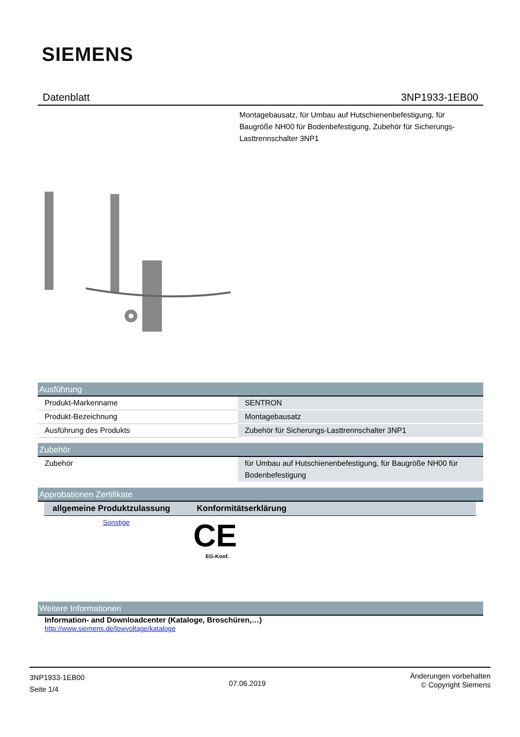SIEMENS
Datenblatt 3NP1933-1EB00
Montagebausatz, für Umbau auf Hutschienenbefestigung, für Baugröße NH00 für Bodenbefestigung, Zubehör für Sicherungs-Lasttrennschalter 3NP1
Ausführung
| Produkt-Markenname | SENTRON |
| Produkt-Bezeichnung | Montagebausatz |
| Ausführung des Produkts | Zubehör für Sicherungs-Lasttrennschalter 3NP1 |
Zubehör
| Zubehör | für Umbau auf Hutschienenbefestigung, für Baugröße NH00 für Bodenbefestigung |
Approbationen Zertifikate
| allgemeine Produktzulassung | Konformitätserklärung |
| --- | --- |
| Sonstige | CE EG-Konf. |
Weitere Informationen
Information- and Downloadcenter (Kataloge, Broschüren,…)
http://www.siemens.de/lowvoltage/kataloge
3NP1933-1EB00
Seite 1/4
07.06.2019
Änderungen vorbehalten
© Copyright Siemens